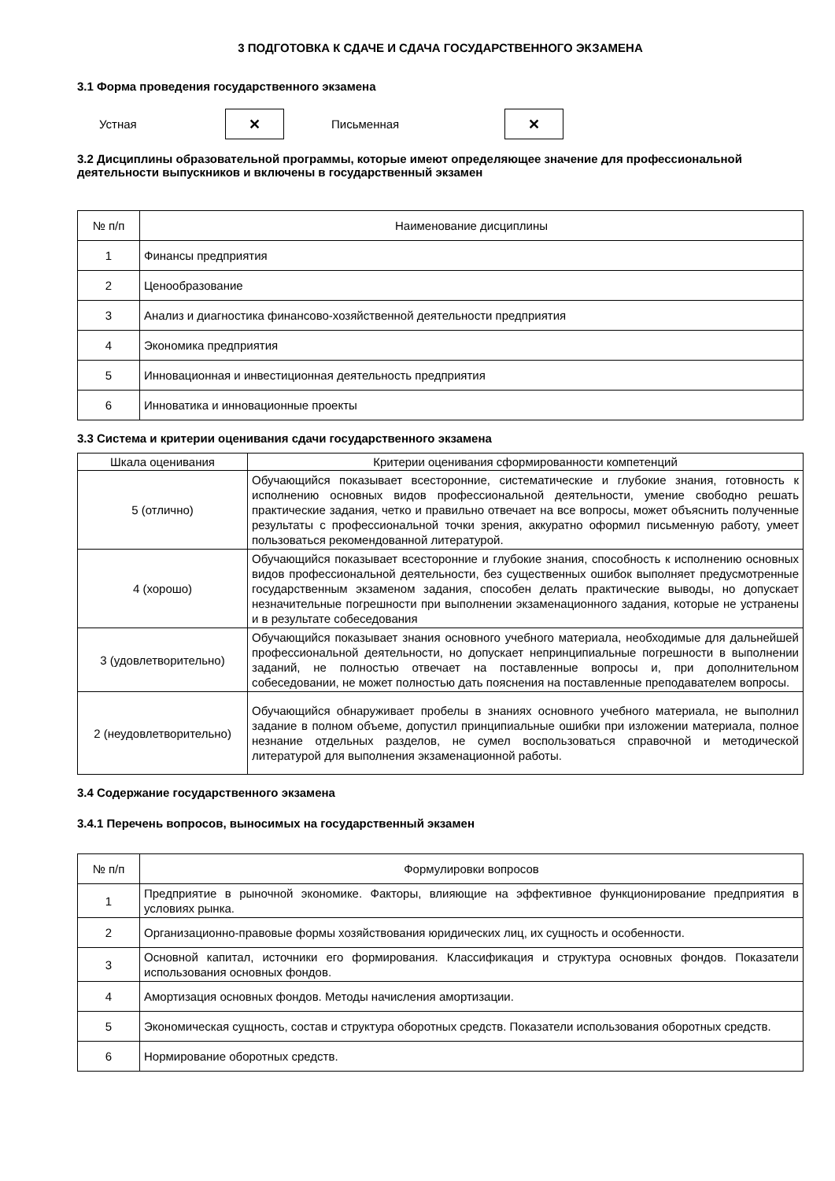3 ПОДГОТОВКА К СДАЧЕ И СДАЧА ГОСУДАРСТВЕННОГО ЭКЗАМЕНА
3.1 Форма проведения государственного экзамена
Устная
✕
Письменная
✕
3.2 Дисциплины образовательной программы, которые имеют определяющее значение для профессиональной деятельности выпускников и включены в государственный экзамен
| № п/п | Наименование дисциплины |
| --- | --- |
| 1 | Финансы предприятия |
| 2 | Ценообразование |
| 3 | Анализ и диагностика финансово-хозяйственной деятельности предприятия |
| 4 | Экономика предприятия |
| 5 | Инновационная и инвестиционная деятельность предприятия |
| 6 | Инноватика и инновационные проекты |
3.3 Система и критерии оценивания сдачи государственного экзамена
| Шкала оценивания | Критерии оценивания сформированности компетенций |
| --- | --- |
| 5 (отлично) | Обучающийся показывает всесторонние, систематические и глубокие знания, готовность к исполнению основных видов профессиональной деятельности, умение свободно решать практические задания, четко и правильно отвечает на все вопросы, может объяснить полученные результаты с профессиональной точки зрения, аккуратно оформил письменную работу, умеет пользоваться рекомендованной литературой. |
| 4 (хорошо) | Обучающийся показывает всесторонние и глубокие знания, способность к исполнению основных видов профессиональной деятельности, без существенных ошибок выполняет предусмотренные государственным экзаменом задания, способен делать практические выводы, но допускает незначительные погрешности при выполнении экзаменационного задания, которые не устранены и в результате собеседования |
| 3 (удовлетворительно) | Обучающийся показывает знания основного учебного материала, необходимые для дальнейшей профессиональной деятельности, но допускает непринципиальные погрешности в выполнении заданий, не полностью отвечает на поставленные вопросы и, при дополнительном собеседовании, не может полностью дать пояснения на поставленные преподавателем вопросы. |
| 2 (неудовлетворительно) | Обучающийся обнаруживает пробелы в знаниях основного учебного материала, не выполнил задание в полном объеме, допустил принципиальные ошибки при изложении материала, полное незнание отдельных разделов, не сумел воспользоваться справочной и методической литературой для выполнения экзаменационной работы. |
3.4 Содержание государственного экзамена
3.4.1 Перечень вопросов, выносимых на государственный экзамен
| № п/п | Формулировки вопросов |
| --- | --- |
| 1 | Предприятие в рыночной экономике. Факторы, влияющие на эффективное функционирование предприятия в условиях рынка. |
| 2 | Организационно-правовые формы хозяйствования юридических лиц, их сущность и особенности. |
| 3 | Основной капитал, источники его формирования. Классификация и структура основных фондов. Показатели использования основных фондов. |
| 4 | Амортизация основных фондов. Методы начисления амортизации. |
| 5 | Экономическая сущность, состав и структура оборотных средств. Показатели использования оборотных средств. |
| 6 | Нормирование оборотных средств. |